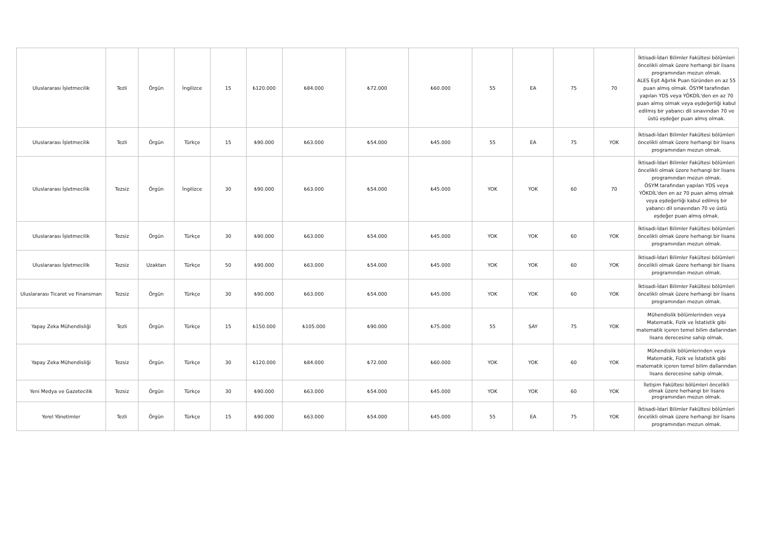| Uluslararası İşletmecilik | Tezli | Örgün | İngilizce | 15 | ₺120.000 | ₺84.000 | ₺72.000 | ₺60.000 | 55 | EA | 75 | 70 | İktisadi-İdari Bilimler Fakültesi bölümleri öncelikli olmak üzere herhangi bir lisans programından mezun olmak. ALES Eşit Ağırlık Puan türünden en az 55 puan almış olmak. ÖSYM tarafından yapılan YDS veya YÖKDİL'den en az 70 puan almış olmak veya eşdeğerliği kabul edilmiş bir yabancı dil sınavından 70 ve üstü eşdeğer puan almış olmak. |
| Uluslararası İşletmecilik | Tezli | Örgün | Türkçe | 15 | ₺90.000 | ₺63.000 | ₺54.000 | ₺45.000 | 55 | EA | 75 | YOK | İktisadi-İdari Bilimler Fakültesi bölümleri öncelikli olmak üzere herhangi bir lisans programından mezun olmak. |
| Uluslararası İşletmecilik | Tezsiz | Örgün | İngilizce | 30 | ₺90.000 | ₺63.000 | ₺54.000 | ₺45.000 | YOK | YOK | 60 | 70 | İktisadi-İdari Bilimler Fakültesi bölümleri öncelikli olmak üzere herhangi bir lisans programından mezun olmak. ÖSYM tarafından yapılan YDS veya YÖKDİL'den en az 70 puan almış olmak veya eşdeğerliği kabul edilmiş bir yabancı dil sınavından 70 ve üstü eşdeğer puan almış olmak. |
| Uluslararası İşletmecilik | Tezsiz | Örgün | Türkçe | 30 | ₺90.000 | ₺63.000 | ₺54.000 | ₺45.000 | YOK | YOK | 60 | YOK | İktisadi-İdari Bilimler Fakültesi bölümleri öncelikli olmak üzere herhangi bir lisans programından mezun olmak. |
| Uluslararası İşletmecilik | Tezsiz | Uzaktan | Türkçe | 50 | ₺90.000 | ₺63.000 | ₺54.000 | ₺45.000 | YOK | YOK | 60 | YOK | İktisadi-İdari Bilimler Fakültesi bölümleri öncelikli olmak üzere herhangi bir lisans programından mezun olmak. |
| Uluslararası Ticaret ve Finansman | Tezsiz | Örgün | Türkçe | 30 | ₺90.000 | ₺63.000 | ₺54.000 | ₺45.000 | YOK | YOK | 60 | YOK | İktisadi-İdari Bilimler Fakültesi bölümleri öncelikli olmak üzere herhangi bir lisans programından mezun olmak. |
| Yapay Zeka Mühendisliği | Tezli | Örgün | Türkçe | 15 | ₺150.000 | ₺105.000 | ₺90.000 | ₺75.000 | 55 | SAY | 75 | YOK | Mühendislik bölümlerinden veya Matematik, Fizik ve İstatistik gibi matematik içeren temel bilim dallarından lisans derecesine sahip olmak. |
| Yapay Zeka Mühendisliği | Tezsiz | Örgün | Türkçe | 30 | ₺120.000 | ₺84.000 | ₺72.000 | ₺60.000 | YOK | YOK | 60 | YOK | Mühendislik bölümlerinden veya Matematik, Fizik ve İstatistik gibi matematik içeren temel bilim dallarından lisans derecesine sahip olmak. |
| Yeni Medya ve Gazetecilik | Tezsiz | Örgün | Türkçe | 30 | ₺90.000 | ₺63.000 | ₺54.000 | ₺45.000 | YOK | YOK | 60 | YOK | İletişim Fakültesi bölümleri öncelikli olmak üzere herhangi bir lisans programından mezun olmak. |
| Yerel Yönetimler | Tezli | Örgün | Türkçe | 15 | ₺90.000 | ₺63.000 | ₺54.000 | ₺45.000 | 55 | EA | 75 | YOK | İktisadi-İdari Bilimler Fakültesi bölümleri öncelikli olmak üzere herhangi bir lisans programından mezun olmak. |